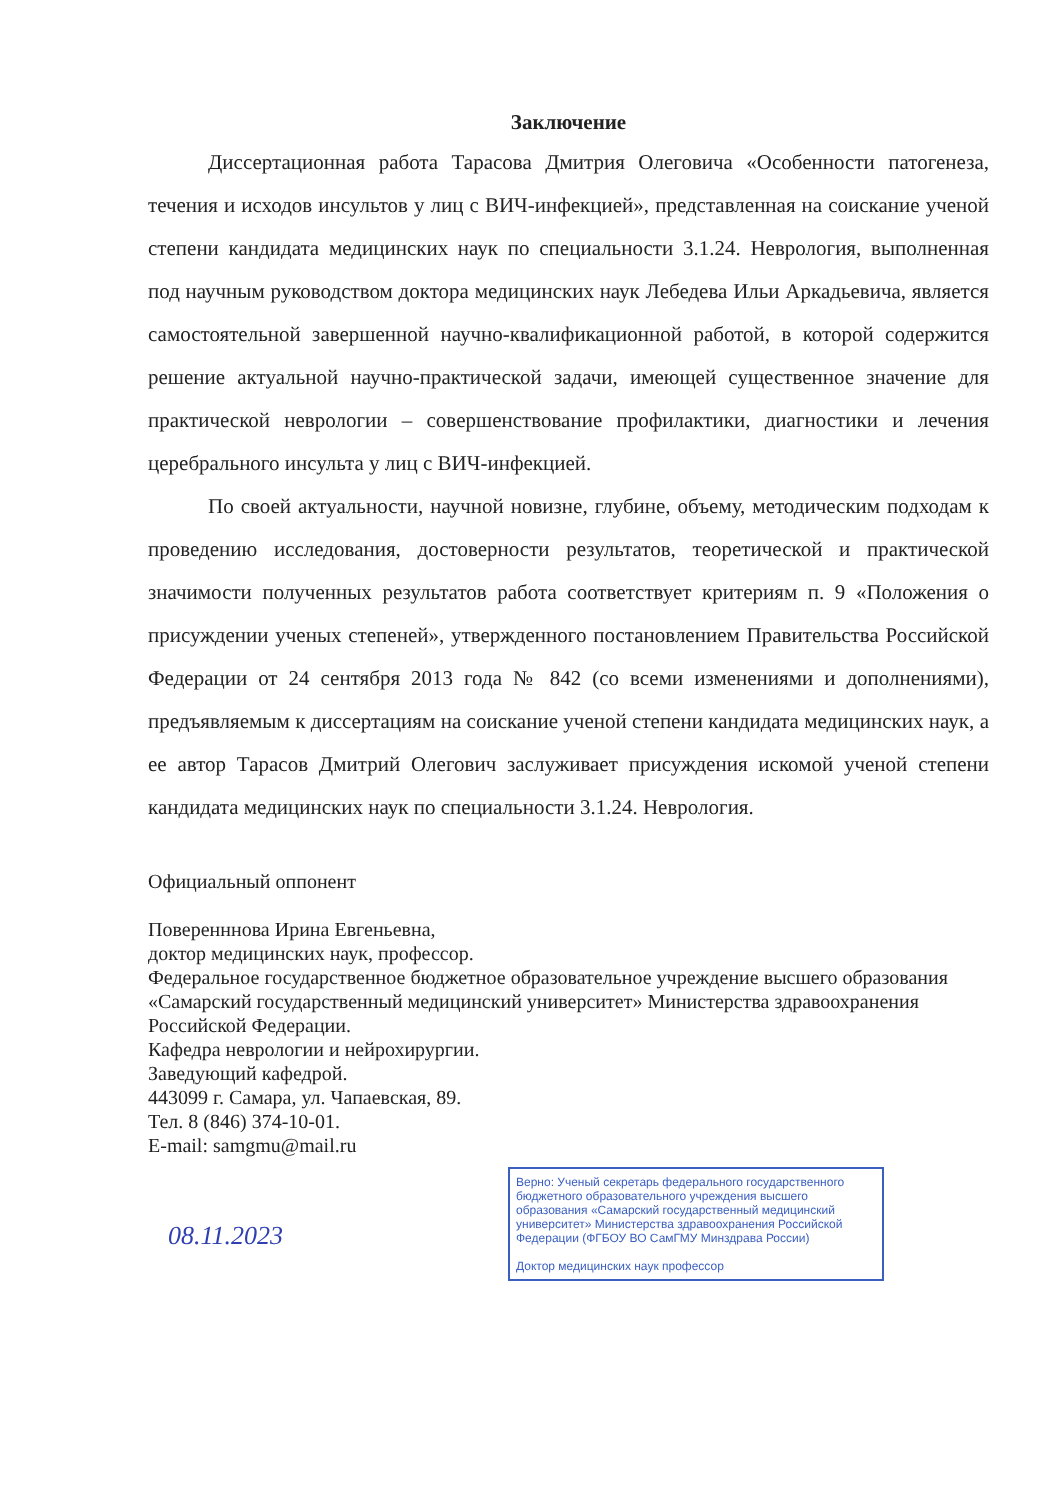Заключение
Диссертационная работа Тарасова Дмитрия Олеговича «Особенности патогенеза, течения и исходов инсультов у лиц с ВИЧ-инфекцией», представленная на соискание ученой степени кандидата медицинских наук по специальности 3.1.24. Неврология, выполненная под научным руководством доктора медицинских наук Лебедева Ильи Аркадьевича, является самостоятельной завершенной научно-квалификационной работой, в которой содержится решение актуальной научно-практической задачи, имеющей существенное значение для практической неврологии – совершенствование профилактики, диагностики и лечения церебрального инсульта у лиц с ВИЧ-инфекцией.
По своей актуальности, научной новизне, глубине, объему, методическим подходам к проведению исследования, достоверности результатов, теоретической и практической значимости полученных результатов работа соответствует критериям п. 9 «Положения о присуждении ученых степеней», утвержденного постановлением Правительства Российской Федерации от 24 сентября 2013 года № 842 (со всеми изменениями и дополнениями), предъявляемым к диссертациям на соискание ученой степени кандидата медицинских наук, а ее автор Тарасов Дмитрий Олегович заслуживает присуждения искомой ученой степени кандидата медицинских наук по специальности 3.1.24. Неврология.
Официальный оппонент
Поверенннова Ирина Евгеньевна,
доктор медицинских наук, профессор.
Федеральное государственное бюджетное образовательное учреждение высшего образования «Самарский государственный медицинский университет» Министерства здравоохранения Российской Федерации.
Кафедра неврологии и нейрохирургии.
Заведующий кафедрой.
443099 г. Самара, ул. Чапаевская, 89.
Тел. 8 (846) 374-10-01.
E-mail: samgmu@mail.ru
Верно: Ученый секретарь федерального государственного бюджетного образовательного учреждения высшего образования «Самарский государственный медицинский университет» Министерства здравоохранения Российской Федерации (ФГБОУ ВО СамГМУ Минздрава России)
Доктор медицинских наук профессор
08.11.2023